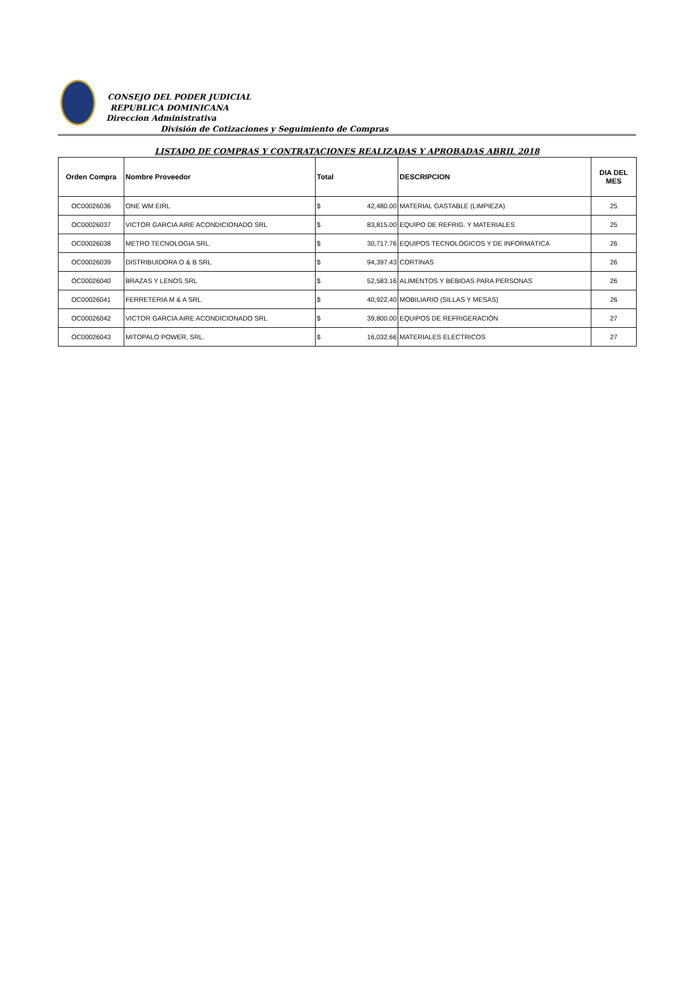CONSEJO DEL PODER JUDICIAL
REPUBLICA DOMINICANA
Direccion Administrativa
División de Cotizaciones y Seguimiento de Compras
LISTADO DE COMPRAS Y CONTRATACIONES REALIZADAS Y APROBADAS ABRIL 2018
| Orden Compra | Nombre Proveedor | Total | | DESCRIPCION | DIA DEL MES |
| --- | --- | --- | --- | --- | --- |
| OC00026036 | ONE WM EIRL | $ | 42,480.00 | MATERIAL GASTABLE (LIMPIEZA) | 25 |
| OC00026037 | VICTOR GARCIA AIRE ACONDICIONADO SRL | $ | 83,815.00 | EQUIPO DE REFRIG. Y MATERIALES | 25 |
| OC00026038 | METRO TECNOLOGIA SRL | $ | 30,717.76 | EQUIPOS TECNOLÓGICOS Y DE INFORMÁTICA | 26 |
| OC00026039 | DISTRIBUIDORA O & B SRL | $ | 94,397.43 | CORTINAS | 26 |
| OC00026040 | BRAZAS Y LENOS SRL | $ | 52,583.16 | ALIMENTOS Y BEBIDAS PARA PERSONAS | 26 |
| OC00026041 | FERRETERIA M & A SRL | $ | 40,922.40 | MOBILIARIO (SILLAS Y MESAS) | 26 |
| OC00026042 | VICTOR GARCIA AIRE ACONDICIONADO SRL | $ | 39,800.00 | EQUIPOS DE REFRIGERACIÓN | 27 |
| OC00026043 | MITOPALO POWER, SRL. | $ | 16,032.66 | MATERIALES ELECTRICOS | 27 |